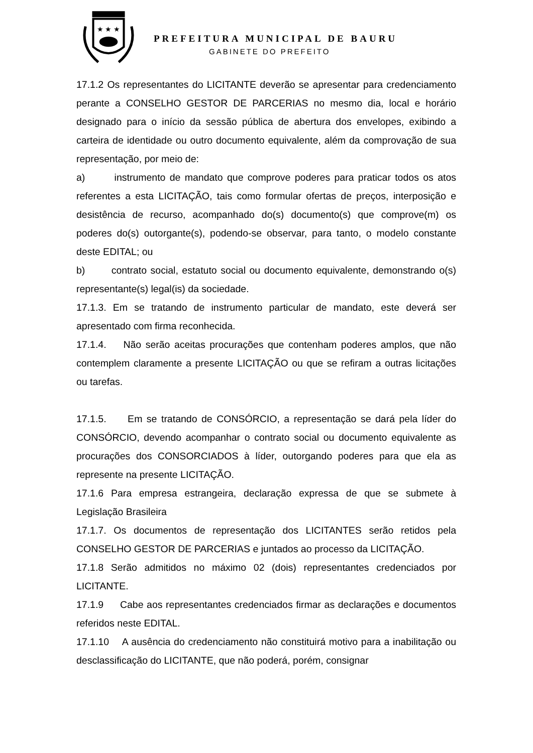★ ★ ★
PREFEITURA MUNICIPAL DE BAURU
GABINETE DO PREFEITO
17.1.2 Os representantes do LICITANTE deverão se apresentar para credenciamento perante a CONSELHO GESTOR DE PARCERIAS no mesmo dia, local e horário designado para o início da sessão pública de abertura dos envelopes, exibindo a carteira de identidade ou outro documento equivalente, além da comprovação de sua representação, por meio de:
a) instrumento de mandato que comprove poderes para praticar todos os atos referentes a esta LICITAÇÃO, tais como formular ofertas de preços, interposição e desistência de recurso, acompanhado do(s) documento(s) que comprove(m) os poderes do(s) outorgante(s), podendo-se observar, para tanto, o modelo constante deste EDITAL; ou
b) contrato social, estatuto social ou documento equivalente, demonstrando o(s) representante(s) legal(is) da sociedade.
17.1.3. Em se tratando de instrumento particular de mandato, este deverá ser apresentado com firma reconhecida.
17.1.4. Não serão aceitas procurações que contenham poderes amplos, que não contemplem claramente a presente LICITAÇÃO ou que se refiram a outras licitações ou tarefas.
17.1.5. Em se tratando de CONSÓRCIO, a representação se dará pela líder do CONSÓRCIO, devendo acompanhar o contrato social ou documento equivalente as procurações dos CONSORCIADOS à líder, outorgando poderes para que ela as represente na presente LICITAÇÃO.
17.1.6 Para empresa estrangeira, declaração expressa de que se submete à Legislação Brasileira
17.1.7. Os documentos de representação dos LICITANTES serão retidos pela CONSELHO GESTOR DE PARCERIAS e juntados ao processo da LICITAÇÃO.
17.1.8 Serão admitidos no máximo 02 (dois) representantes credenciados por LICITANTE.
17.1.9 Cabe aos representantes credenciados firmar as declarações e documentos referidos neste EDITAL.
17.1.10 A ausência do credenciamento não constituirá motivo para a inabilitação ou desclassificação do LICITANTE, que não poderá, porém, consignar